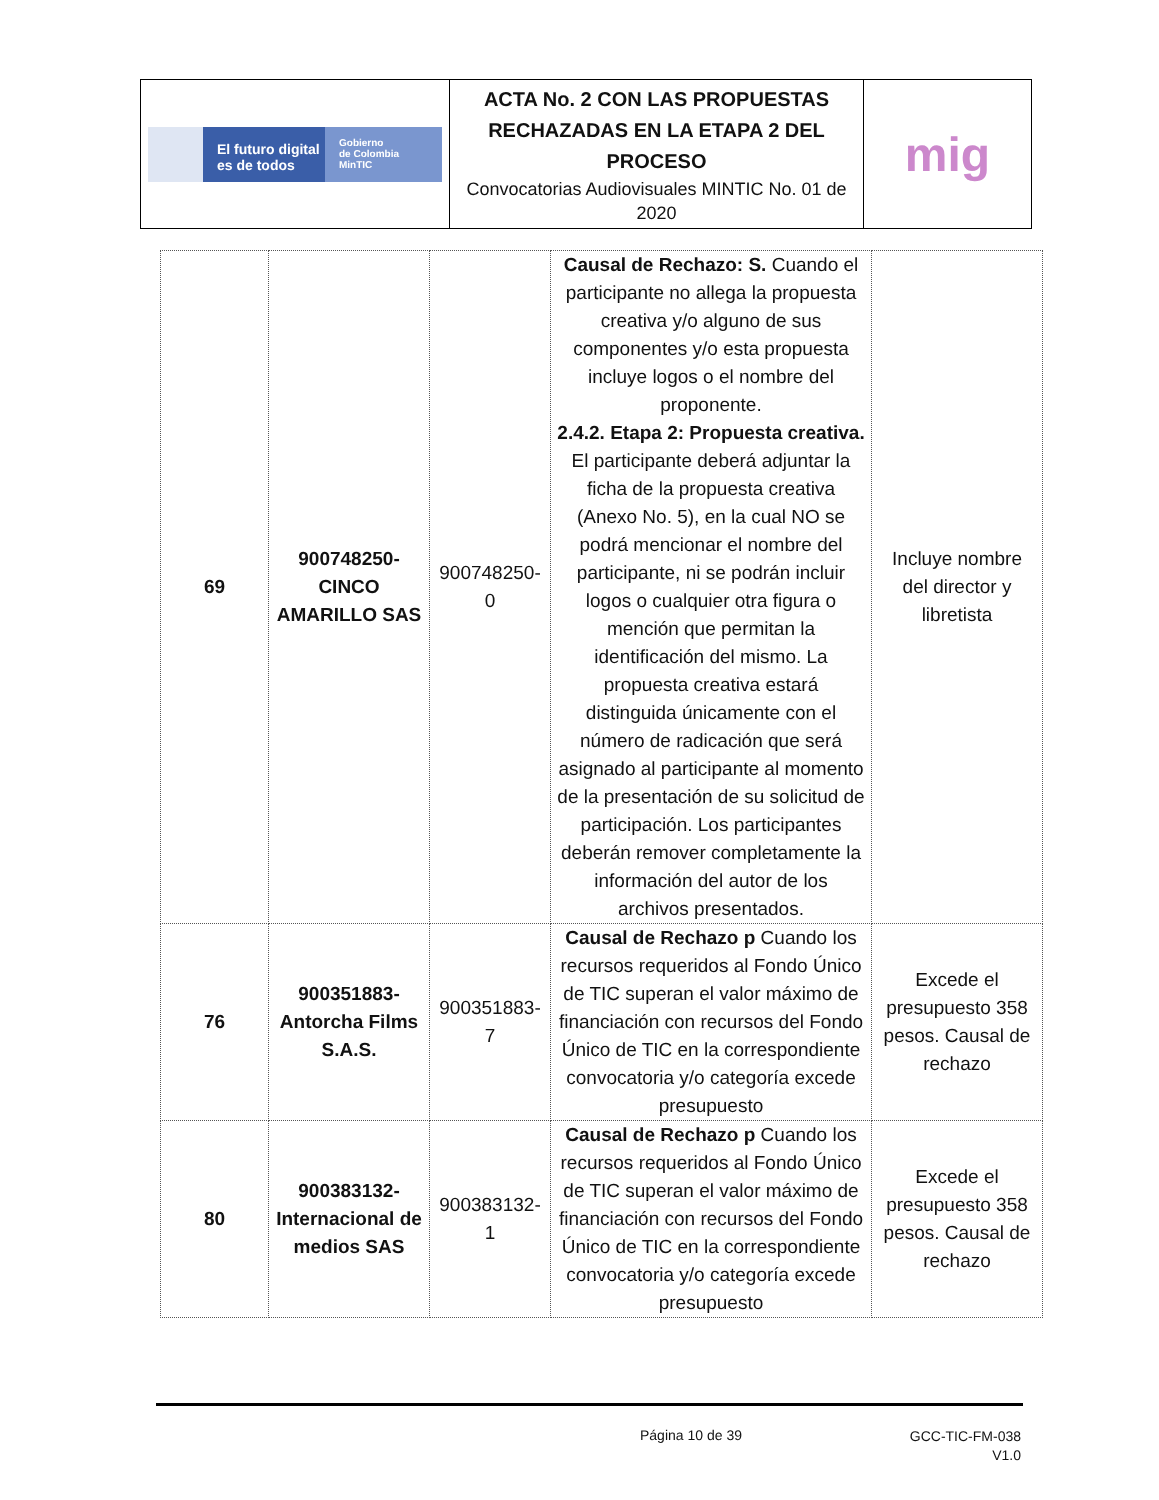| El futuro digital es de todos Gobierno de Colombia MinTIC | ACTA No. 2 CON LAS PROPUESTAS RECHAZADAS EN LA ETAPA 2 DEL PROCESO Convocatorias Audiovisuales MINTIC No. 01 de 2020 | mig |
| 69 | 900748250-CINCO AMARILLO SAS | 900748250-0 | Causal de Rechazo: S. Cuando el participante no allega la propuesta creativa y/o alguno de sus componentes y/o esta propuesta incluye logos o el nombre del proponente. 2.4.2. Etapa 2: Propuesta creativa. El participante deberá adjuntar la ficha de la propuesta creativa (Anexo No. 5), en la cual NO se podrá mencionar el nombre del participante, ni se podrán incluir logos o cualquier otra figura o mención que permitan la identificación del mismo. La propuesta creativa estará distinguida únicamente con el número de radicación que será asignado al participante al momento de la presentación de su solicitud de participación. Los participantes deberán remover completamente la información del autor de los archivos presentados. | Incluye nombre del director y libretista |
| 76 | 900351883-Antorcha Films S.A.S. | 900351883-7 | Causal de Rechazo p Cuando los recursos requeridos al Fondo Único de TIC superan el valor máximo de financiación con recursos del Fondo Único de TIC en la correspondiente convocatoria y/o categoría excede presupuesto | Excede el presupuesto 358 pesos. Causal de rechazo |
| 80 | 900383132-Internacional de medios SAS | 900383132-1 | Causal de Rechazo p Cuando los recursos requeridos al Fondo Único de TIC superan el valor máximo de financiación con recursos del Fondo Único de TIC en la correspondiente convocatoria y/o categoría excede presupuesto | Excede el presupuesto 358 pesos. Causal de rechazo |
Página 10 de 39
GCC-TIC-FM-038
V1.0